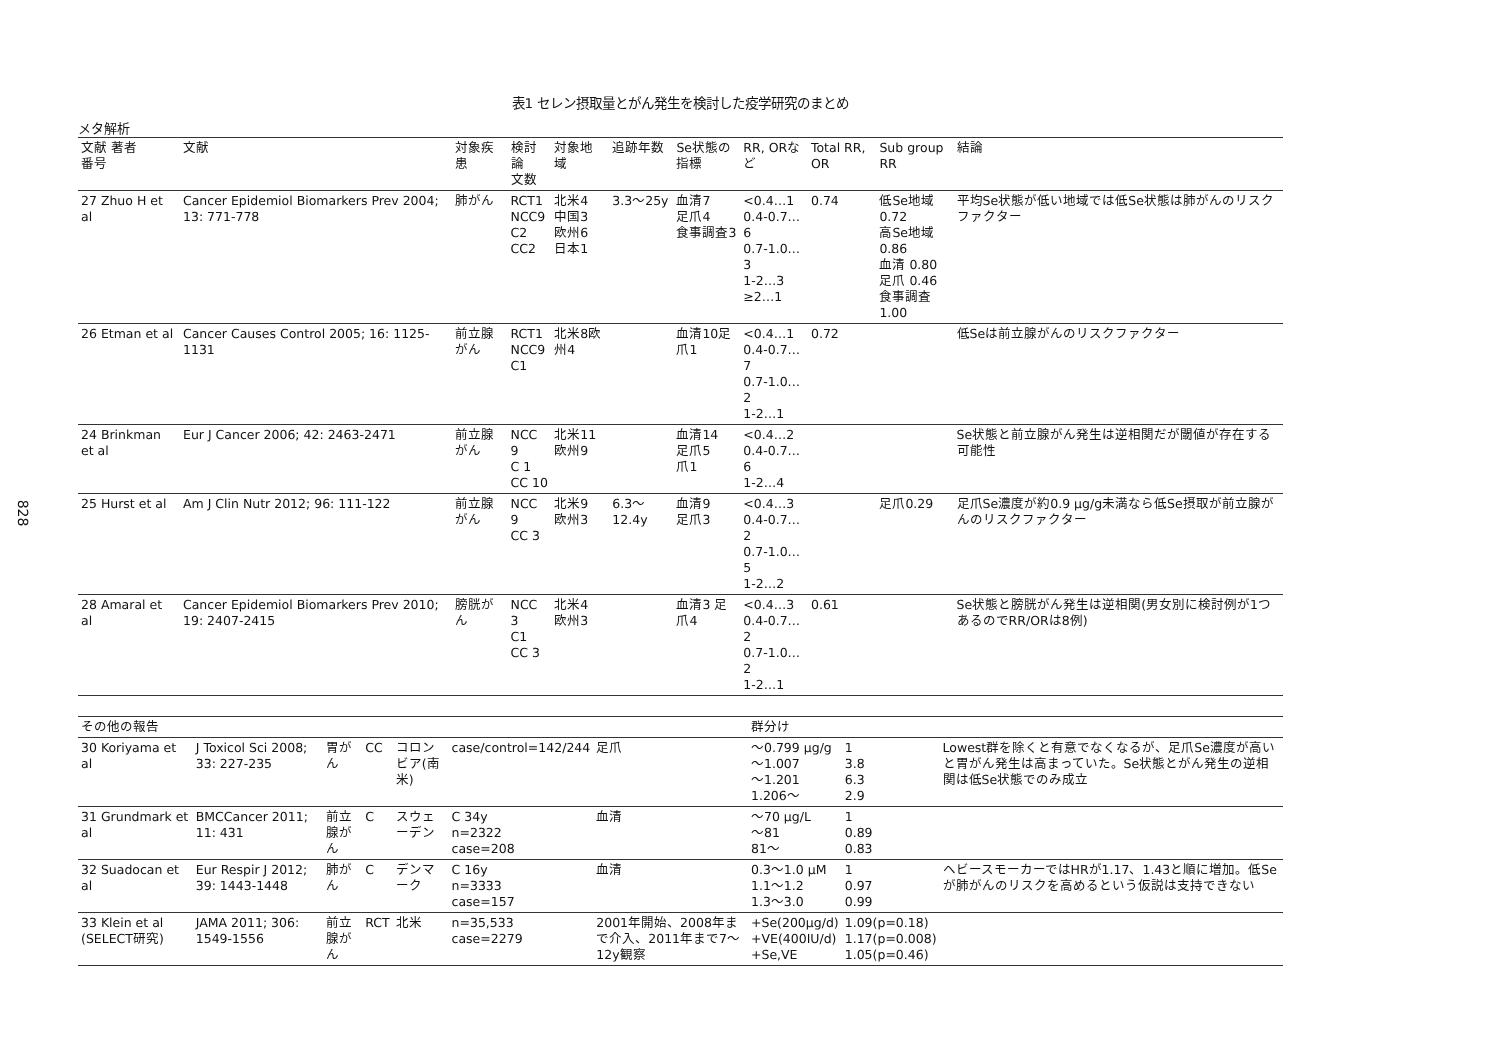828
表1 セレン摂取量とがん発生を検討した疫学研究のまとめ
メタ解析
| 文献 著者 番号 | 文献 | 対象疾患 | 検討論 文数 | 対象地 域 | 追跡年数 | Se状態の指標 | RR, ORなど | Total RR, OR | Sub group RR | 結論 |
| --- | --- | --- | --- | --- | --- | --- | --- | --- | --- | --- |
| 27 Zhuo H et al | Cancer Epidemiol Biomarkers Prev 2004; 13: 771-778 | 肺がん | RCT1 NCC9 C2 CC2 | 北米4 中国3 欧州6 日本1 | 3.3〜25y | 血清7 足爪4 食事調査3 | <0.4…1 0.4-0.7…6 0.7-1.0…3 1-2…3 ≥2…1 | 0.74 | 低Se地域 0.72 高Se地域 0.86 血清 0.80 足爪 0.46 食事調査 1.00 | 平均Se状態が低い地域では低Se状態は肺がんのリスクファクター |
| 26 Etman et al | Cancer Causes Control 2005; 16: 1125-1131 | 前立腺がん | RCT1 NCC9 C1 | 北米8欧州4 | | 血清10足爪1 | <0.4…1 0.4-0.7…7 0.7-1.0…2 1-2…1 | 0.72 | | 低Seは前立腺がんのリスクファクター |
| 24 Brinkman et al | Eur J Cancer 2006; 42: 2463-2471 | 前立腺がん | NCC 9 C 1 CC 10 | 北米11 欧州9 | | 血清14 足爪5 爪1 | <0.4…2 0.4-0.7…6 1-2…4 | | | Se状態と前立腺がん発生は逆相関だが閾値が存在する可能性 |
| 25 Hurst et al | Am J Clin Nutr 2012; 96: 111-122 | 前立腺がん | NCC 9 CC 3 | 北米9 欧州3 | 6.3〜12.4y | 血清9 足爪3 | <0.4…3 0.4-0.7…2 0.7-1.0…5 1-2…2 | | 足爪0.29 | 足爪Se濃度が約0.9 μg/g未満なら低Se摂取が前立腺がんのリスクファクター |
| 28 Amaral et al | Cancer Epidemiol Biomarkers Prev 2010; 19: 2407-2415 | 膀胱がん | NCC 3 C1 CC 3 | 北米4 欧州3 | | 血清3 足爪4 | <0.4…3 0.4-0.7…2 0.7-1.0…2 1-2…1 | 0.61 | | Se状態と膀胱がん発生は逆相関(男女別に検討例が1つあるのでRR/ORは8例) |
| その他の報告 | | | | | | | 群分け | | |
| 30 Koriyama et al | J Toxicol Sci 2008; 33: 227-235 | 胃がん | CC | コロンビア(南米) | case/control=142/244 | 足爪 | 〜0.799 μg/g 〜1.007 〜1.201 1.206〜 | 1 3.8 6.3 2.9 | Lowest群を除くと有意でなくなるが、足爪Se濃度が高いと胃がん発生は高まっていた。Se状態とがん発生の逆相関は低Se状態でのみ成立 |
| 31 Grundmark et al | BMCCancer 2011; 11: 431 | 前立腺がん | C | スウェーデン | C 34y n=2322 case=208 | 血清 | 〜70 μg/L 〜81 81〜 | 1 0.89 0.83 | |
| 32 Suadocan et al | Eur Respir J 2012; 39: 1443-1448 | 肺がん | C | デンマーク | C 16y n=3333 case=157 | 血清 | 0.3〜1.0 μM 1.1〜1.2 1.3〜3.0 | 1 0.97 0.99 | ヘビースモーカーではHRが1.17、1.43と順に増加。低Seが肺がんのリスクを高めるという仮説は支持できない |
| 33 Klein et al (SELECT研究) | JAMA 2011; 306: 1549-1556 | 前立腺がん | RCT | 北米 | n=35,533 case=2279 | 2001年開始、2008年まで介入、2011年まで7〜12y観察 | +Se(200μg/d) +VE(400IU/d) +Se,VE | 1.09(p=0.18) 1.17(p=0.008) 1.05(p=0.46) | |